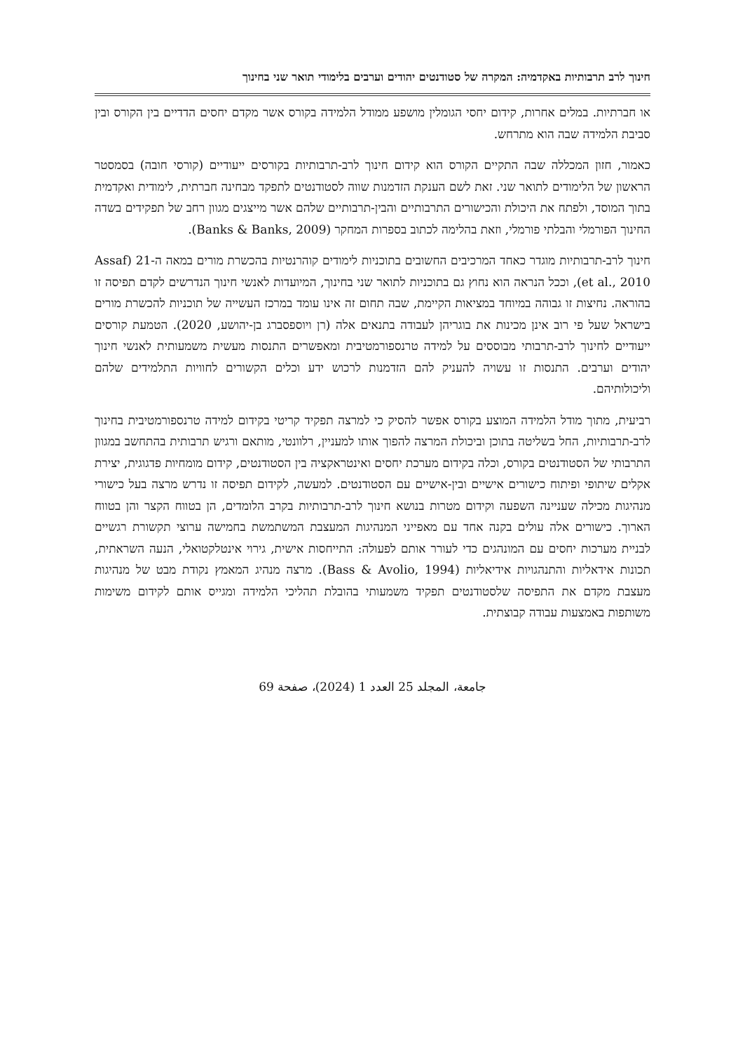חינוך לרב תרבותיות באקדמיה: המקרה של סטודנטים יהודים וערבים בלימודי תואר שני בחינוך
או חברתיות. במלים אחרות, קידום יחסי הגומלין מושפע ממודל הלמידה בקורס אשר מקדם יחסים הדדיים בין הקורס ובין סביבת הלמידה שבה הוא מתרחש.
כאמור, חזון המכללה שבה התקיים הקורס הוא קידום חינוך לרב-תרבותיות בקורסים ייעודיים (קורסי חובה) בסמסטר הראשון של הלימודים לתואר שני. זאת לשם הענקת הזדמנות שווה לסטודנטים לתפקד מבחינה חברתית, לימודית ואקדמית בתוך המוסד, ולפתח את היכולת והכישורים התרבותיים והבין-תרבותיים שלהם אשר מייצגים מגוון רחב של תפקידים בשדה החינוך הפורמלי והבלתי פורמלי, וזאת בהלימה לכתוב בספרות המחקר (Banks & Banks, 2009).
חינוך לרב-תרבותיות מוגדר כאחד המרכיבים החשובים בתוכניות לימודים קוהרנטיות בהכשרת מורים במאה ה-21 (Assaf et al., 2010), וככל הנראה הוא נחוץ גם בתוכניות לתואר שני בחינוך, המיועדות לאנשי חינוך הנדרשים לקדם תפיסה זו בהוראה. נחיצות זו גבוהה במיוחד במציאות הקיימת, שבה תחום זה אינו עומד במרכז העשייה של תוכניות להכשרת מורים בישראל שעל פי רוב אינן מכינות את בוגריהן לעבודה בתנאים אלה (רן ויוספסברג בן-יהושע, 2020). הטמעת קורסים ייעודיים לחינוך לרב-תרבותי מבוססים על למידה טרנספורמטיבית ומאפשרים התנסות מעשית משמעותית לאנשי חינוך יהודים וערבים. התנסות זו עשויה להעניק להם הזדמנות לרכוש ידע וכלים הקשורים לחוויות התלמידים שלהם וליכולותיהם.
רביעית, מתוך מודל הלמידה המוצע בקורס אפשר להסיק כי למרצה תפקיד קריטי בקידום למידה טרנספורמטיבית בחינוך לרב-תרבותיות, החל בשליטה בתוכן וביכולת המרצה להפוך אותו למעניין, רלוונטי, מותאם ורגיש תרבותית בהתחשב במגוון התרבותי של הסטודנטים בקורס, וכלה בקידום מערכת יחסים ואינטראקציה בין הסטודנטים, קידום מומחיות פדגוגית, יצירת אקלים שיתופי ופיתוח כישורים אישיים ובין-אישיים עם הסטודנטים. למעשה, לקידום תפיסה זו נדרש מרצה בעל כישורי מנהיגות מכילה שעניינה השפעה וקידום מטרות בנושא חינוך לרב-תרבותיות בקרב הלומדים, הן בטווח הקצר והן בטווח הארוך. כישורים אלה עולים בקנה אחד עם מאפייני המנהיגות המעצבת המשתמשת בחמישה ערוצי תקשורת רגשיים לבניית מערכות יחסים עם המונהגים כדי לעורר אותם לפעולה: התייחסות אישית, גירוי אינטלקטואלי, הנעה השראתית, תכונות אידאליות והתנהגויות אידיאליות (Bass & Avolio, 1994). מרצה מנהיג המאמץ נקודת מבט של מנהיגות מעצבת מקדם את התפיסה שלסטודנטים תפקיד משמעותי בהובלת תהליכי הלמידה ומגייס אותם לקידום משימות משותפות באמצעות עבודה קבוצתית.
جامعة، المجلد 25 العدد 1 (2024)، صفحة 69